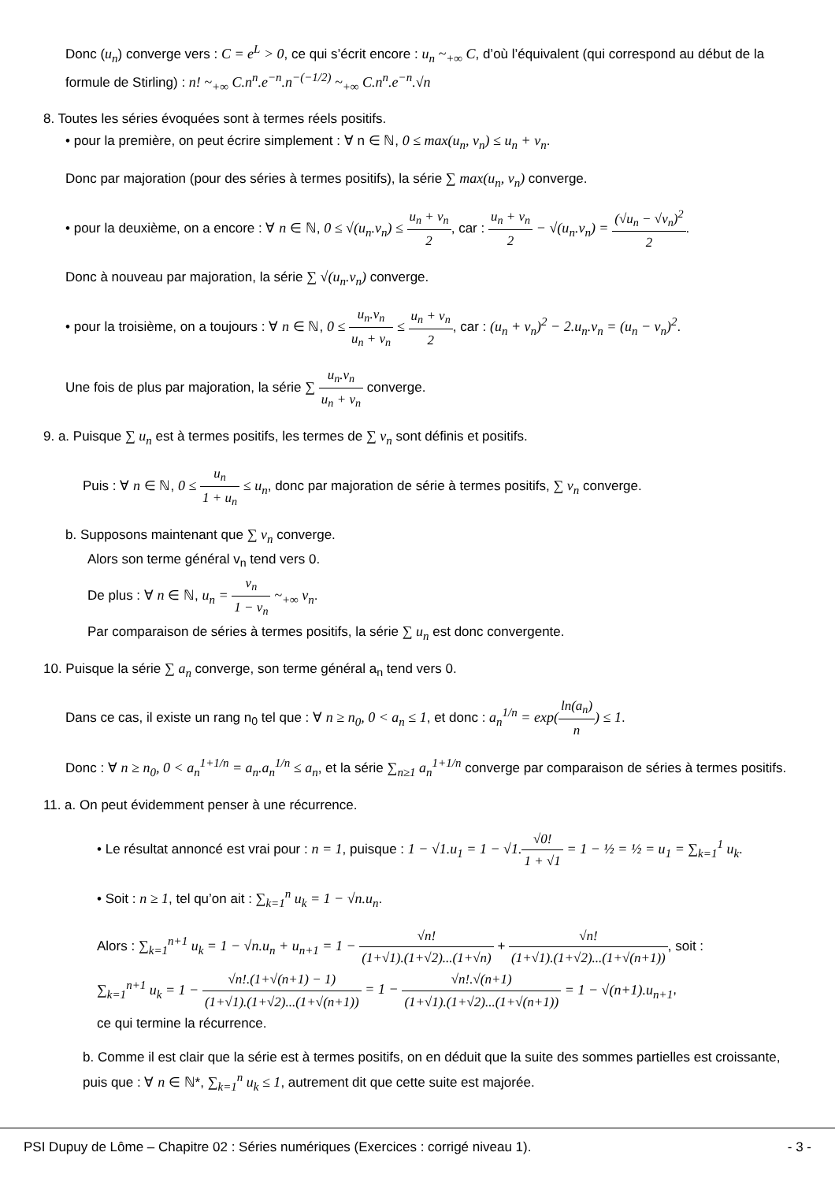Donc (u<sub>n</sub>) converge vers : C = e<sup>L</sup> > 0, ce qui s’écrit encore : u<sub>n</sub> ~<sub>+∞</sub> C, d’où l’équivalent (qui correspond au début de la formule de Stirling) : n! ~<sub>+∞</sub> C.n<sup>n</sup>.e<sup>−n</sup>.n<sup>−(−1/2)</sup> ~<sub>+∞</sub> C.n<sup>n</sup>.e<sup>−n</sup>.√n
8. Toutes les séries évoquées sont à termes réels positifs.
• pour la première, on peut écrire simplement : ∀ n ∈ ℕ, 0 ≤ max(u<sub>n</sub>, v<sub>n</sub>) ≤ u<sub>n</sub> + v<sub>n</sub>.
Donc par majoration (pour des séries à termes positifs), la série ∑ max(u<sub>n</sub>, v<sub>n</sub>) converge.
• pour la deuxième, on a encore : ∀ n ∈ ℕ, 0 ≤ √(u<sub>n</sub>.v<sub>n</sub>) ≤ u<sub>n</sub> + v<sub>n</sub> 2, car : u<sub>n</sub> + v<sub>n</sub> 2 − √(u<sub>n</sub>.v<sub>n</sub>) = (√u<sub>n</sub> − √v<sub>n</sub>)<sup>2</sup> 2.
Donc à nouveau par majoration, la série ∑ √(u<sub>n</sub>.v<sub>n</sub>) converge.
• pour la troisième, on a toujours : ∀ n ∈ ℕ, 0 ≤ u<sub>n</sub>.v<sub>n</sub> u<sub>n</sub> + v<sub>n</sub> ≤ u<sub>n</sub> + v<sub>n</sub> 2, car : (u<sub>n</sub> + v<sub>n</sub>)<sup>2</sup> − 2.u<sub>n</sub>.v<sub>n</sub> = (u<sub>n</sub> − v<sub>n</sub>)<sup>2</sup>.
Une fois de plus par majoration, la série ∑ u<sub>n</sub>.v<sub>n</sub> u<sub>n</sub> + v<sub>n</sub> converge.
9. a. Puisque ∑ u<sub>n</sub> est à termes positifs, les termes de ∑ v<sub>n</sub> sont définis et positifs.
Puis : ∀ n ∈ ℕ, 0 ≤ u<sub>n</sub> 1 + u<sub>n</sub> ≤ u<sub>n</sub>, donc par majoration de série à termes positifs, ∑ v<sub>n</sub> converge.
b. Supposons maintenant que ∑ v<sub>n</sub> converge.
Alors son terme général v<sub>n</sub> tend vers 0.
De plus : ∀ n ∈ ℕ, u<sub>n</sub> = v<sub>n</sub> 1 − v<sub>n</sub> ~<sub>+∞</sub> v<sub>n</sub>.
Par comparaison de séries à termes positifs, la série ∑ u<sub>n</sub> est donc convergente.
10. Puisque la série ∑ a<sub>n</sub> converge, son terme général a<sub>n</sub> tend vers 0.
Dans ce cas, il existe un rang n<sub>0</sub> tel que : ∀ n ≥ n<sub>0</sub>, 0 < a<sub>n</sub> ≤ 1, et donc : a<sub>n</sub><sup>1/n</sup> = exp(ln(a<sub>n</sub>) n) ≤ 1.
Donc : ∀ n ≥ n<sub>0</sub>, 0 < a<sub>n</sub><sup>1+1/n</sup> = a<sub>n</sub>.a<sub>n</sub><sup>1/n</sup> ≤ a<sub>n</sub>, et la série ∑<sub>n≥1</sub> a<sub>n</sub><sup>1+1/n</sup> converge par comparaison de séries à termes positifs.
11. a. On peut évidemment penser à une récurrence.
• Le résultat annoncé est vrai pour : n = 1, puisque : 1 − √1.u<sub>1</sub> = 1 − √1.√0! 1 + √1 = 1 − ½ = ½ = u<sub>1</sub> = ∑<sub>k=1</sub><sup>1</sup> u<sub>k</sub>.
• Soit : n ≥ 1, tel qu’on ait : ∑<sub>k=1</sub><sup>n</sup> u<sub>k</sub> = 1 − √n.u<sub>n</sub>.
Alors : ∑<sub>k=1</sub><sup>n+1</sup> u<sub>k</sub> = 1 − √n.u<sub>n</sub> + u<sub>n+1</sub> = 1 − √n! (1+√1).(1+√2)...(1+√n) + √n! (1+√1).(1+√2)...(1+√(n+1)), soit :
∑<sub>k=1</sub><sup>n+1</sup> u<sub>k</sub> = 1 − √n!.(1+√(n+1) − 1) (1+√1).(1+√2)...(1+√(n+1)) = 1 − √n!.√(n+1) (1+√1).(1+√2)...(1+√(n+1)) = 1 − √(n+1).u<sub>n+1</sub>,
ce qui termine la récurrence.
b. Comme il est clair que la série est à termes positifs, on en déduit que la suite des sommes partielles est croissante, puis que : ∀ n ∈ ℕ*, ∑<sub>k=1</sub><sup>n</sup> u<sub>k</sub> ≤ 1, autrement dit que cette suite est majorée.
PSI Dupuy de Lôme – Chapitre 02 : Séries numériques (Exercices : corrigé niveau 1). - 3 -